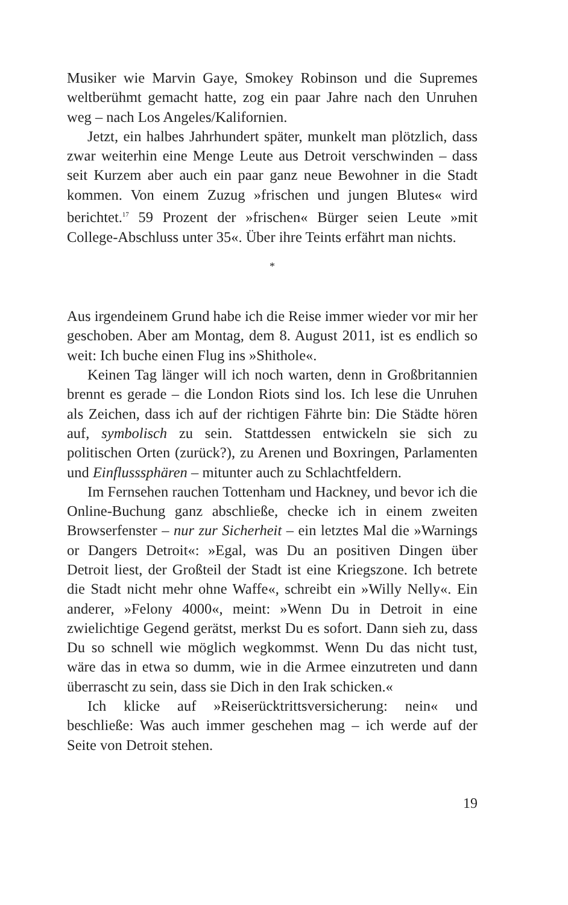Musiker wie Marvin Gaye, Smokey Robinson und die Supremes weltberühmt gemacht hatte, zog ein paar Jahre nach den Unruhen weg – nach Los Angeles/Kalifornien.
Jetzt, ein halbes Jahrhundert später, munkelt man plötzlich, dass zwar weiterhin eine Menge Leute aus Detroit verschwinden – dass seit Kurzem aber auch ein paar ganz neue Bewohner in die Stadt kommen. Von einem Zuzug »frischen und jungen Blutes« wird berichtet.<sup>17</sup> 59 Prozent der »frischen« Bürger seien Leute »mit College-Abschluss unter 35«. Über ihre Teints erfährt man nichts.
*
Aus irgendeinem Grund habe ich die Reise immer wieder vor mir her geschoben. Aber am Montag, dem 8. August 2011, ist es endlich so weit: Ich buche einen Flug ins »Shithole«.
Keinen Tag länger will ich noch warten, denn in Großbritannien brennt es gerade – die London Riots sind los. Ich lese die Unruhen als Zeichen, dass ich auf der richtigen Fährte bin: Die Städte hören auf, symbolisch zu sein. Stattdessen entwickeln sie sich zu politischen Orten (zurück?), zu Arenen und Boxringen, Parlamenten und Einflusssphären – mitunter auch zu Schlachtfeldern.
Im Fernsehen rauchen Tottenham und Hackney, und bevor ich die Online-Buchung ganz abschließe, checke ich in einem zweiten Browserfenster – nur zur Sicherheit – ein letztes Mal die »Warnings or Dangers Detroit«: »Egal, was Du an positiven Dingen über Detroit liest, der Großteil der Stadt ist eine Kriegszone. Ich betrete die Stadt nicht mehr ohne Waffe«, schreibt ein »Willy Nelly«. Ein anderer, »Felony 4000«, meint: »Wenn Du in Detroit in eine zwielichtige Gegend gerätst, merkst Du es sofort. Dann sieh zu, dass Du so schnell wie möglich wegkommst. Wenn Du das nicht tust, wäre das in etwa so dumm, wie in die Armee einzutreten und dann überrascht zu sein, dass sie Dich in den Irak schicken.«
Ich klicke auf »Reiserücktrittsversicherung: nein« und beschließe: Was auch immer geschehen mag – ich werde auf der Seite von Detroit stehen.
19